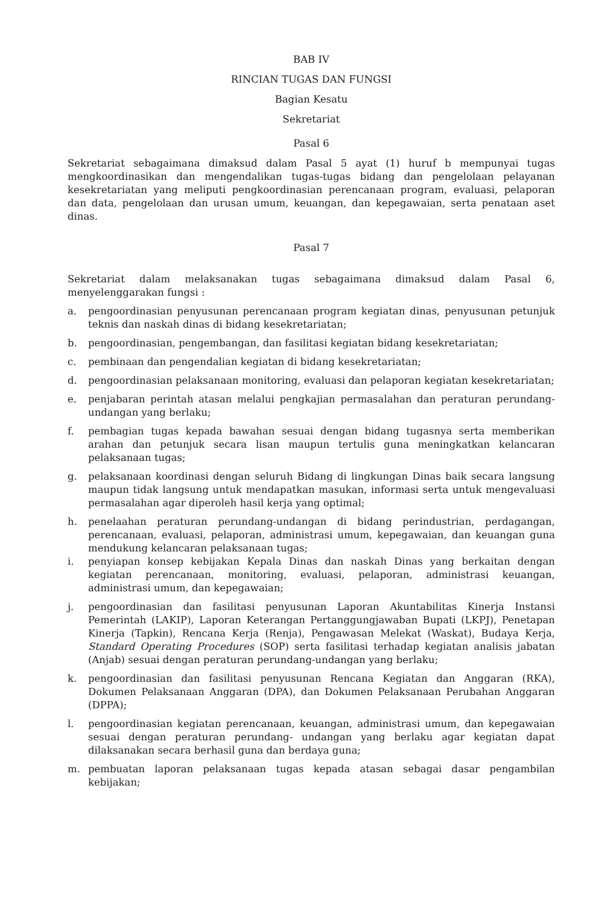BAB IV
RINCIAN TUGAS DAN FUNGSI
Bagian Kesatu
Sekretariat
Pasal 6
Sekretariat sebagaimana dimaksud dalam Pasal 5 ayat (1) huruf b mempunyai tugas mengkoordinasikan dan mengendalikan tugas-tugas bidang dan pengelolaan pelayanan kesekretariatan yang meliputi pengkoordinasian perencanaan program, evaluasi, pelaporan dan data, pengelolaan dan urusan umum, keuangan, dan kepegawaian, serta penataan aset dinas.
Pasal 7
Sekretariat dalam melaksanakan tugas sebagaimana dimaksud dalam Pasal 6, menyelenggarakan fungsi :
a. pengoordinasian penyusunan perencanaan program kegiatan dinas, penyusunan petunjuk teknis dan naskah dinas di bidang kesekretariatan;
b. pengoordinasian, pengembangan, dan fasilitasi kegiatan bidang kesekretariatan;
c. pembinaan dan pengendalian kegiatan di bidang kesekretariatan;
d. pengoordinasian pelaksanaan monitoring, evaluasi dan pelaporan kegiatan kesekretariatan;
e. penjabaran perintah atasan melalui pengkajian permasalahan dan peraturan perundang-undangan yang berlaku;
f. pembagian tugas kepada bawahan sesuai dengan bidang tugasnya serta memberikan arahan dan petunjuk secara lisan maupun tertulis guna meningkatkan kelancaran pelaksanaan tugas;
g. pelaksanaan koordinasi dengan seluruh Bidang di lingkungan Dinas baik secara langsung maupun tidak langsung untuk mendapatkan masukan, informasi serta untuk mengevaluasi permasalahan agar diperoleh hasil kerja yang optimal;
h. penelaahan peraturan perundang-undangan di bidang perindustrian, perdagangan, perencanaan, evaluasi, pelaporan, administrasi umum, kepegawaian, dan keuangan guna mendukung kelancaran pelaksanaan tugas;
i. penyiapan konsep kebijakan Kepala Dinas dan naskah Dinas yang berkaitan dengan kegiatan perencanaan, monitoring, evaluasi, pelaporan, administrasi keuangan, administrasi umum, dan kepegawaian;
j. pengoordinasian dan fasilitasi penyusunan Laporan Akuntabilitas Kinerja Instansi Pemerintah (LAKIP), Laporan Keterangan Pertanggungjawaban Bupati (LKPJ), Penetapan Kinerja (Tapkin), Rencana Kerja (Renja), Pengawasan Melekat (Waskat), Budaya Kerja, Standard Operating Procedures (SOP) serta fasilitasi terhadap kegiatan analisis jabatan (Anjab) sesuai dengan peraturan perundang-undangan yang berlaku;
k. pengoordinasian dan fasilitasi penyusunan Rencana Kegiatan dan Anggaran (RKA), Dokumen Pelaksanaan Anggaran (DPA), dan Dokumen Pelaksanaan Perubahan Anggaran (DPPA);
l. pengoordinasian kegiatan perencanaan, keuangan, administrasi umum, dan kepegawaian sesuai dengan peraturan perundang- undangan yang berlaku agar kegiatan dapat dilaksanakan secara berhasil guna dan berdaya guna;
m. pembuatan laporan pelaksanaan tugas kepada atasan sebagai dasar pengambilan kebijakan;